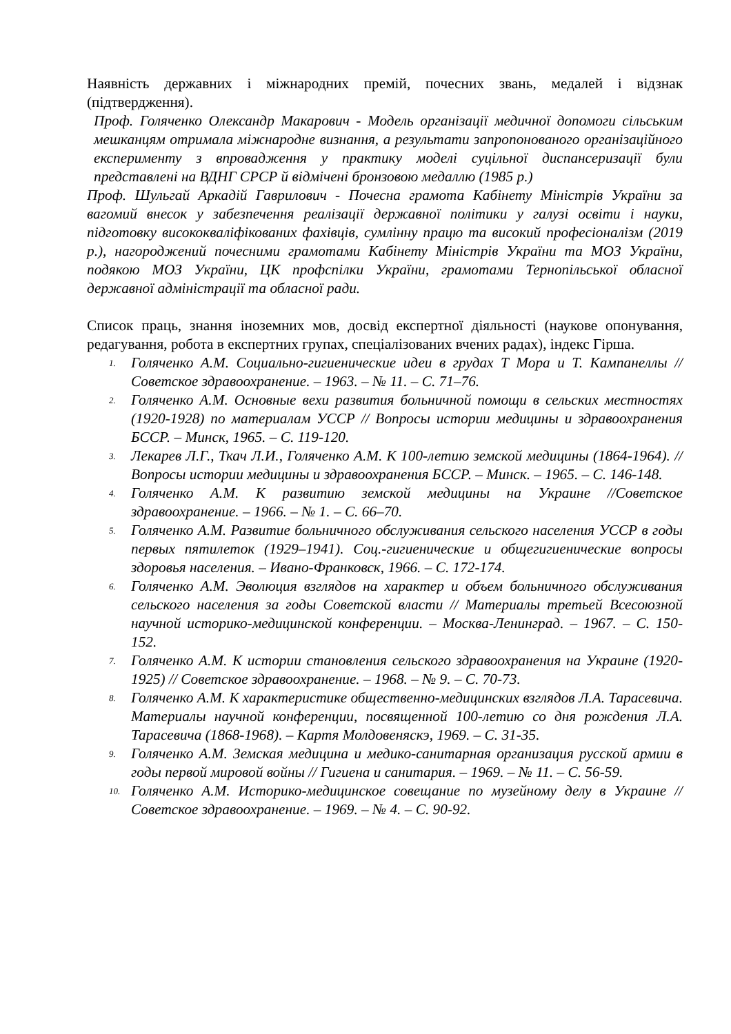Наявність державних і міжнародних премій, почесних звань, медалей і відзнак (підтвердження).
Проф. Голяченко Олександр Макарович - Модель організації медичної допомоги сільським мешканцям отримала міжнародне визнання, а результати запропонованого організаційного експерименту з впровадження у практику моделі суцільної диспансеризації були представлені на ВДНГ СРСР й відмічені бронзовою медаллю (1985 р.)
Проф. Шульгай Аркадій Гаврилович - Почесна грамота Кабінету Міністрів України за вагомий внесок у забезпечення реалізації державної політики у галузі освіти і науки, підготовку висококваліфікованих фахівців, сумлінну працю та високий професіоналізм (2019 р.), нагороджений почесними грамотами Кабінету Міністрів України та МОЗ України, подякою МОЗ України, ЦК профспілки України, грамотами Тернопільської обласної державної адміністрації та обласної ради.
Список праць, знання іноземних мов, досвід експертної діяльності (наукове опонування, редагування, робота в експертних групах, спеціалізованих вчених радах), індекс Гірша.
1. Голяченко А.М. Социально-гигиенические идеи в грудах Т Мора и Т. Кампанеллы // Советское здравоохранение. – 1963. – № 11. – С. 71–76.
2. Голяченко А.М. Основные вехи развития больничной помощи в сельских местностях (1920-1928) по материалам УССР // Вопросы истории медицины и здравоохранения БССР. – Минск, 1965. – С. 119-120.
3. Лекарев Л.Г., Ткач Л.И., Голяченко А.М. К 100-летию земской медицины (1864-1964). // Вопросы истории медицины и здравоохранения БССР. – Минск. – 1965. – С. 146-148.
4. Голяченко А.М. К развитию земской медицины на Украине //Советское здравоохранение. – 1966. – № 1. – С. 66–70.
5. Голяченко А.М. Развитие больничного обслуживания сельского населения УССР в годы первых пятилеток (1929–1941). Соц.-гигиенические и общегигиенические вопросы здоровья населения. – Ивано-Франковск, 1966. – С. 172-174.
6. Голяченко А.М. Эволюция взглядов на характер и объем больничного обслуживания сельского населения за годы Советской власти // Материалы третьей Всесоюзной научной историко-медицинской конференции. – Москва-Ленинград. – 1967. – С. 150-152.
7. Голяченко А.М. К истории становления сельского здравоохранения на Украине (1920-1925) // Советское здравоохранение. – 1968. – № 9. – С. 70-73.
8. Голяченко А.М. К характеристике общественно-медицинских взглядов Л.А. Тарасевича. Материалы научной конференции, посвященной 100-летию со дня рождения Л.А. Тарасевича (1868-1968). – Картя Молдовеняскэ, 1969. – С. 31-35.
9. Голяченко А.М. Земская медицина и медико-санитарная организация русской армии в годы первой мировой войны // Гигиена и санитария. – 1969. – № 11. – С. 56-59.
10. Голяченко А.М. Историко-медицинское совещание по музейному делу в Украине // Советское здравоохранение. – 1969. – № 4. – С. 90-92.